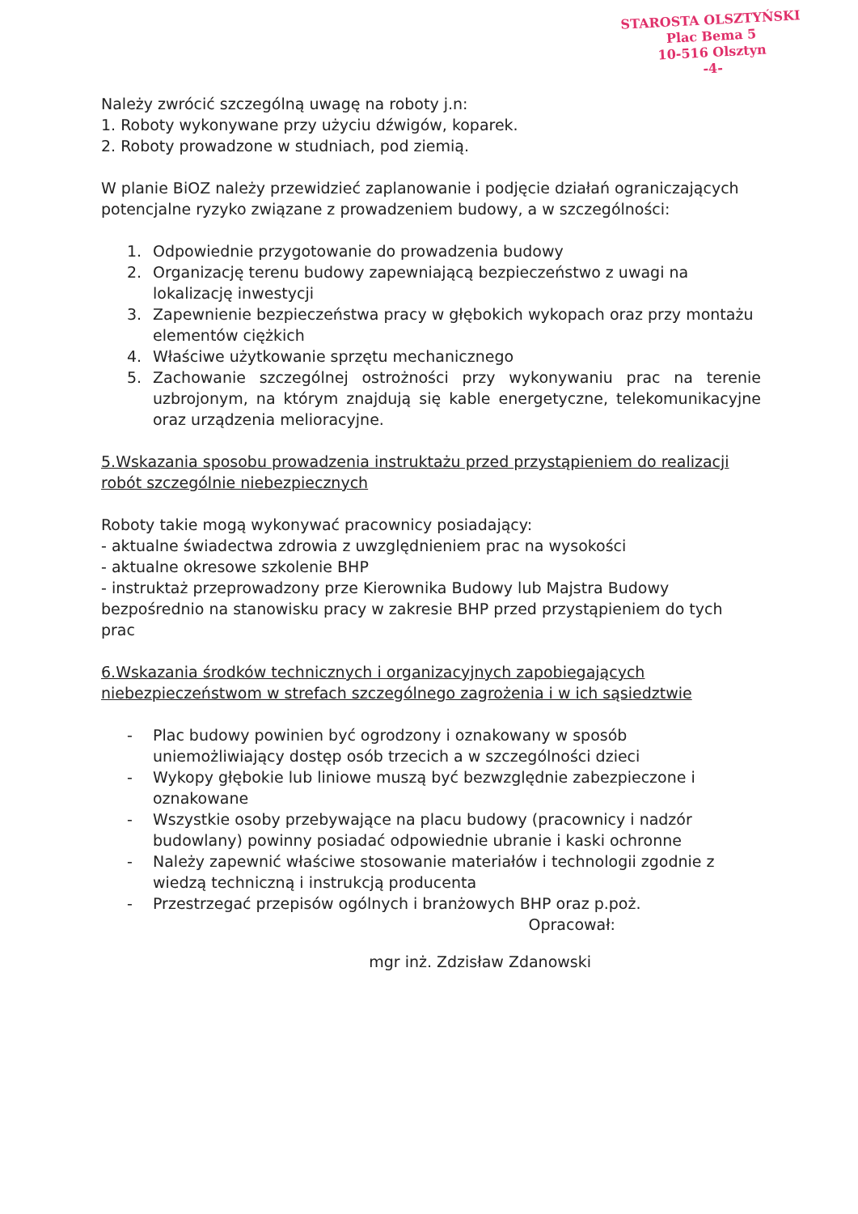STAROSTA OLSZTYŃSKI
Plac Bema 5
10-516 Olsztyn
-4-
Należy zwrócić szczególną uwagę na roboty j.n:
1. Roboty wykonywane przy użyciu dźwigów, koparek.
2. Roboty prowadzone w studniach, pod ziemią.
W planie BiOZ należy przewidzieć zaplanowanie i podjęcie działań ograniczających potencjalne ryzyko związane z prowadzeniem budowy, a w szczególności:
1. Odpowiednie przygotowanie do prowadzenia budowy
2. Organizację terenu budowy zapewniającą bezpieczeństwo z uwagi na lokalizację inwestycji
3. Zapewnienie bezpieczeństwa pracy w głębokich wykopach oraz przy montażu elementów ciężkich
4. Właściwe użytkowanie sprzętu mechanicznego
5. Zachowanie szczególnej ostrożności przy wykonywaniu prac na terenie uzbrojonym, na którym znajdują się kable energetyczne, telekomunikacyjne oraz urządzenia melioracyjne.
5.Wskazania sposobu prowadzenia instruktażu przed przystąpieniem do realizacji robót szczególnie niebezpiecznych
Roboty takie mogą wykonywać pracownicy posiadający:
- aktualne świadectwa zdrowia z uwzględnieniem prac na wysokości
- aktualne okresowe szkolenie BHP
- instruktaż przeprowadzony prze Kierownika Budowy lub Majstra Budowy bezpośrednio na stanowisku pracy w zakresie BHP przed przystąpieniem do tych prac
6.Wskazania środków technicznych i organizacyjnych zapobiegających niebezpieczeństwom w strefach szczególnego zagrożenia i w ich sąsiedztwie
- Plac budowy powinien być ogrodzony i oznakowany w sposób uniemożliwiający dostęp osób trzecich a w szczególności dzieci
- Wykopy głębokie lub liniowe muszą być bezwzględnie zabezpieczone i oznakowane
- Wszystkie osoby przebywające na placu budowy (pracownicy i nadzór budowlany) powinny posiadać odpowiednie ubranie i kaski ochronne
- Należy zapewnić właściwe stosowanie materiałów i technologii zgodnie z wiedzą techniczną i instrukcją producenta
- Przestrzegać przepisów ogólnych i branżowych BHP oraz p.poż.
Opracował:
mgr inż. Zdzisław Zdanowski